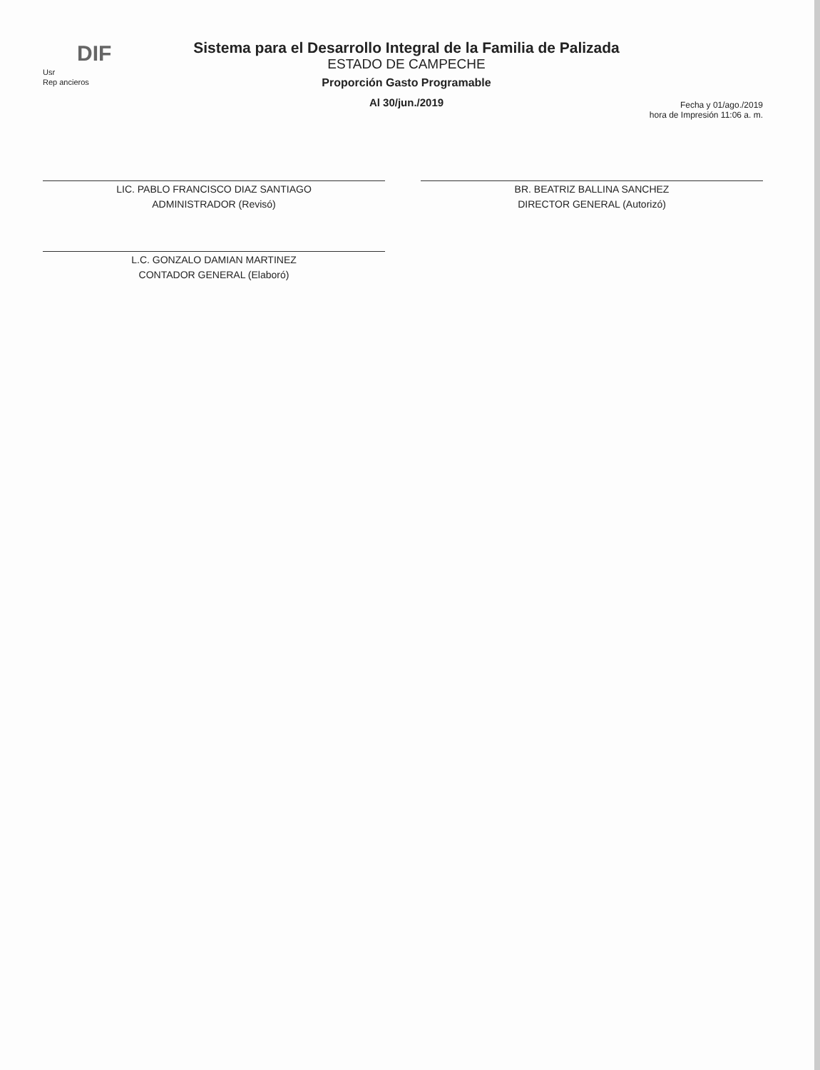DIF
Usr
Rep ancieros
Sistema para el Desarrollo Integral de la Familia de Palizada
ESTADO DE CAMPECHE
Proporción Gasto Programable
Al 30/jun./2019
Fecha y 01/ago./2019
hora de Impresión 11:06 a. m.
LIC. PABLO FRANCISCO DIAZ SANTIAGO
ADMINISTRADOR (Revisó)
BR. BEATRIZ BALLINA SANCHEZ
DIRECTOR GENERAL (Autorizó)
L.C. GONZALO DAMIAN MARTINEZ
CONTADOR GENERAL (Elaboró)